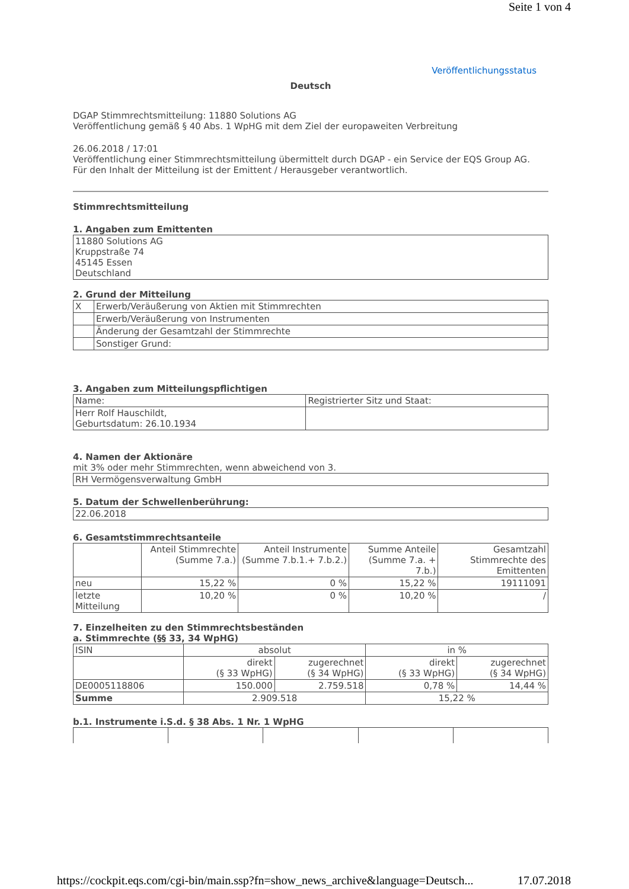Seite 1 von 4
Veröffentlichungsstatus
Deutsch
DGAP Stimmrechtsmitteilung: 11880 Solutions AG
Veröffentlichung gemäß § 40 Abs. 1 WpHG mit dem Ziel der europaweiten Verbreitung
26.06.2018 / 17:01
Veröffentlichung einer Stimmrechtsmitteilung übermittelt durch DGAP - ein Service der EQS Group AG.
Für den Inhalt der Mitteilung ist der Emittent / Herausgeber verantwortlich.
Stimmrechtsmitteilung
1. Angaben zum Emittenten
| 11880 Solutions AG Kruppstraße 74 45145 Essen Deutschland |
2. Grund der Mitteilung
| X | Erwerb/Veräußerung von Aktien mit Stimmrechten |
| | Erwerb/Veräußerung von Instrumenten |
| | Änderung der Gesamtzahl der Stimmrechte |
| | Sonstiger Grund: |
3. Angaben zum Mitteilungspflichtigen
| Name: | Registrierter Sitz und Staat: |
| Herr Rolf Hauschildt, Geburtsdatum: 26.10.1934 | |
4. Namen der Aktionäre
mit 3% oder mehr Stimmrechten, wenn abweichend von 3.
| RH Vermögensverwaltung GmbH |
5. Datum der Schwellenberührung:
| 22.06.2018 |
6. Gesamtstimmrechtsanteile
| | Anteil Stimmrechte (Summe 7.a.) | Anteil Instrumente (Summe 7.b.1.+ 7.b.2.) | Summe Anteile (Summe 7.a. + 7.b.) | Gesamtzahl Stimmrechte des Emittenten |
| neu | 15,22 % | 0 % | 15,22 % | 19111091 |
| letzte Mitteilung | 10,20 % | 0 % | 10,20 % | / |
7. Einzelheiten zu den Stimmrechtsbeständen
a. Stimmrechte (§§ 33, 34 WpHG)
| ISIN | absolut | | in % | |
| | direkt (§ 33 WpHG) | zugerechnet (§ 34 WpHG) | direkt (§ 33 WpHG) | zugerechnet (§ 34 WpHG) |
| DE0005118806 | 150.000 | 2.759.518 | 0,78 % | 14,44 % |
| Summe | 2.909.518 | | 15,22 % | |
b.1. Instrumente i.S.d. § 38 Abs. 1 Nr. 1 WpHG
https://cockpit.eqs.com/cgi-bin/main.ssp?fn=show_news_archive&language=Deutsch... 17.07.2018